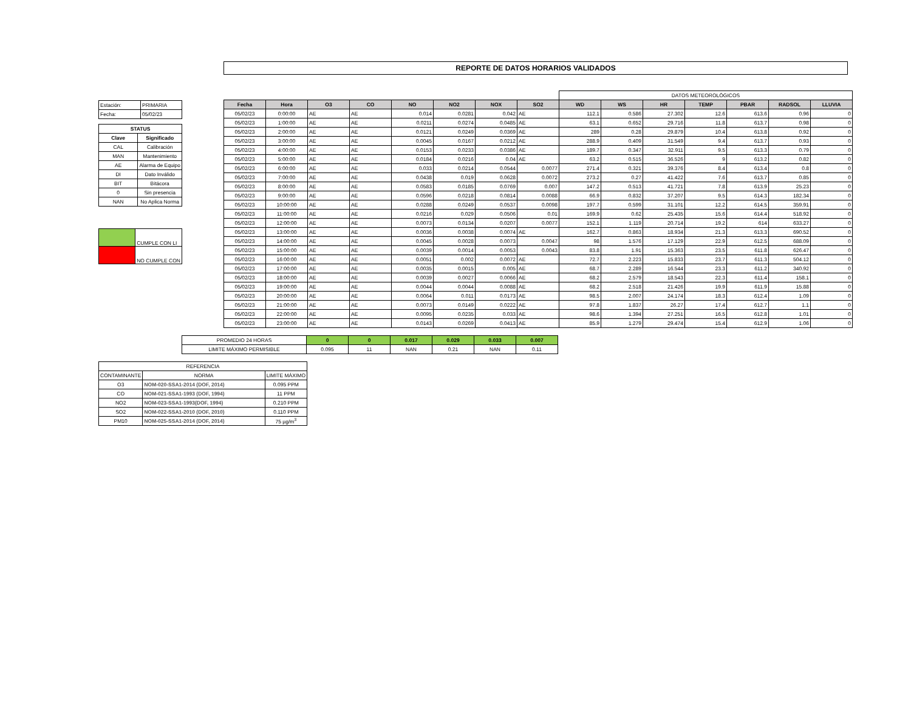REPORTE DE DATOS HORARIOS VALIDADOS
| Estación: | PRIMARIA |
| Fecha: | 05/02/23 |
| STATUS | |
| Clave | Significado |
| CAL | Calibración |
| MAN | Mantenimiento |
| AE | Alarma de Equipo |
| DI | Dato Inválido |
| BIT | Bitácora |
| 0 | Sin presencia |
| NAN | No Aplica Norma |
| | CUMPLE CON LI |
| | NO CUMPLE CON |
| | | | | | | | | DATOS METEOROLÓGICOS | | | | | | |
| Fecha | Hora | O3 | CO | NO | NO2 | NOX | SO2 | WD | WS | HR | TEMP | PBAR | RADSOL | LLUVIA |
| 05/02/23 | 0:00:00 | AE | AE | 0.014 | 0.0281 | 0.042 | AE | 112.1 | 0.586 | 27.302 | 12.6 | 613.6 | 0.96 | 0 |
| 05/02/23 | 1:00:00 | AE | AE | 0.0211 | 0.0274 | 0.0485 | AE | 63.1 | 0.652 | 29.716 | 11.8 | 613.7 | 0.98 | 0 |
| 05/02/23 | 2:00:00 | AE | AE | 0.0121 | 0.0249 | 0.0369 | AE | 289 | 0.28 | 29.879 | 10.4 | 613.8 | 0.92 | 0 |
| 05/02/23 | 3:00:00 | AE | AE | 0.0045 | 0.0167 | 0.0212 | AE | 288.9 | 0.409 | 31.549 | 9.4 | 613.7 | 0.93 | 0 |
| 05/02/23 | 4:00:00 | AE | AE | 0.0153 | 0.0233 | 0.0386 | AE | 189.7 | 0.347 | 32.911 | 9.5 | 613.3 | 0.79 | 0 |
| 05/02/23 | 5:00:00 | AE | AE | 0.0184 | 0.0216 | 0.04 | AE | 63.2 | 0.515 | 36.526 | 9 | 613.2 | 0.82 | 0 |
| 05/02/23 | 6:00:00 | AE | AE | 0.033 | 0.0214 | 0.0544 | 0.0077 | 271.4 | 0.321 | 39.376 | 8.4 | 613.4 | 0.8 | 0 |
| 05/02/23 | 7:00:00 | AE | AE | 0.0438 | 0.019 | 0.0628 | 0.0072 | 273.2 | 0.27 | 41.422 | 7.6 | 613.7 | 0.85 | 0 |
| 05/02/23 | 8:00:00 | AE | AE | 0.0583 | 0.0185 | 0.0769 | 0.007 | 147.2 | 0.513 | 41.721 | 7.8 | 613.9 | 25.23 | 0 |
| 05/02/23 | 9:00:00 | AE | AE | 0.0596 | 0.0218 | 0.0814 | 0.0088 | 66.9 | 0.832 | 37.207 | 9.5 | 614.3 | 182.34 | 0 |
| 05/02/23 | 10:00:00 | AE | AE | 0.0288 | 0.0249 | 0.0537 | 0.0098 | 197.7 | 0.599 | 31.101 | 12.2 | 614.5 | 359.91 | 0 |
| 05/02/23 | 11:00:00 | AE | AE | 0.0216 | 0.029 | 0.0506 | 0.01 | 169.9 | 0.62 | 25.435 | 15.6 | 614.4 | 518.92 | 0 |
| 05/02/23 | 12:00:00 | AE | AE | 0.0073 | 0.0134 | 0.0207 | 0.0077 | 152.1 | 1.119 | 20.714 | 19.2 | 614 | 633.27 | 0 |
| 05/02/23 | 13:00:00 | AE | AE | 0.0036 | 0.0038 | 0.0074 | AE | 162.7 | 0.863 | 18.934 | 21.3 | 613.3 | 690.52 | 0 |
| 05/02/23 | 14:00:00 | AE | AE | 0.0045 | 0.0028 | 0.0073 | 0.0047 | 98 | 1.576 | 17.129 | 22.9 | 612.5 | 688.09 | 0 |
| 05/02/23 | 15:00:00 | AE | AE | 0.0039 | 0.0014 | 0.0053 | 0.0043 | 83.8 | 1.91 | 15.363 | 23.5 | 611.8 | 626.47 | 0 |
| 05/02/23 | 16:00:00 | AE | AE | 0.0051 | 0.002 | 0.0072 | AE | 72.7 | 2.223 | 15.833 | 23.7 | 611.3 | 504.12 | 0 |
| 05/02/23 | 17:00:00 | AE | AE | 0.0035 | 0.0015 | 0.005 | AE | 68.7 | 2.289 | 16.544 | 23.3 | 611.2 | 340.92 | 0 |
| 05/02/23 | 18:00:00 | AE | AE | 0.0039 | 0.0027 | 0.0066 | AE | 68.2 | 2.579 | 18.543 | 22.3 | 611.4 | 158.1 | 0 |
| 05/02/23 | 19:00:00 | AE | AE | 0.0044 | 0.0044 | 0.0088 | AE | 68.2 | 2.518 | 21.426 | 19.9 | 611.9 | 15.88 | 0 |
| 05/02/23 | 20:00:00 | AE | AE | 0.0064 | 0.011 | 0.0173 | AE | 98.5 | 2.007 | 24.174 | 18.3 | 612.4 | 1.09 | 0 |
| 05/02/23 | 21:00:00 | AE | AE | 0.0073 | 0.0149 | 0.0222 | AE | 97.8 | 1.837 | 26.27 | 17.4 | 612.7 | 1.1 | 0 |
| 05/02/23 | 22:00:00 | AE | AE | 0.0095 | 0.0235 | 0.033 | AE | 98.6 | 1.394 | 27.251 | 16.5 | 612.8 | 1.01 | 0 |
| 05/02/23 | 23:00:00 | AE | AE | 0.0143 | 0.0269 | 0.0413 | AE | 85.9 | 1.279 | 29.474 | 15.4 | 612.9 | 1.06 | 0 |
| PROMEDIO 24 HORAS | 0 | 0 | 0.017 | 0.029 | 0.033 | 0.007 |
| LIMITE MÁXIMO PERMISIBLE | 0.095 | 11 | NAN | 0.21 | NAN | 0.11 |
| REFERENCIA | | |
| CONTAMINANTE | NORMA | LIMITE MÁXIMO |
| O3 | NOM-020-SSA1-2014 (DOF, 2014) | 0.095 PPM |
| CO | NOM-021-SSA1-1993 (DOF, 1994) | 11 PPM |
| NO2 | NOM-023-SSA1-1993(DOF, 1994) | 0.210 PPM |
| SO2 | NOM-022-SSA1-2010 (DOF, 2010) | 0.110 PPM |
| PM10 | NOM-025-SSA1-2014 (DOF, 2014) | 75 µg/m<sup>3</sup> |